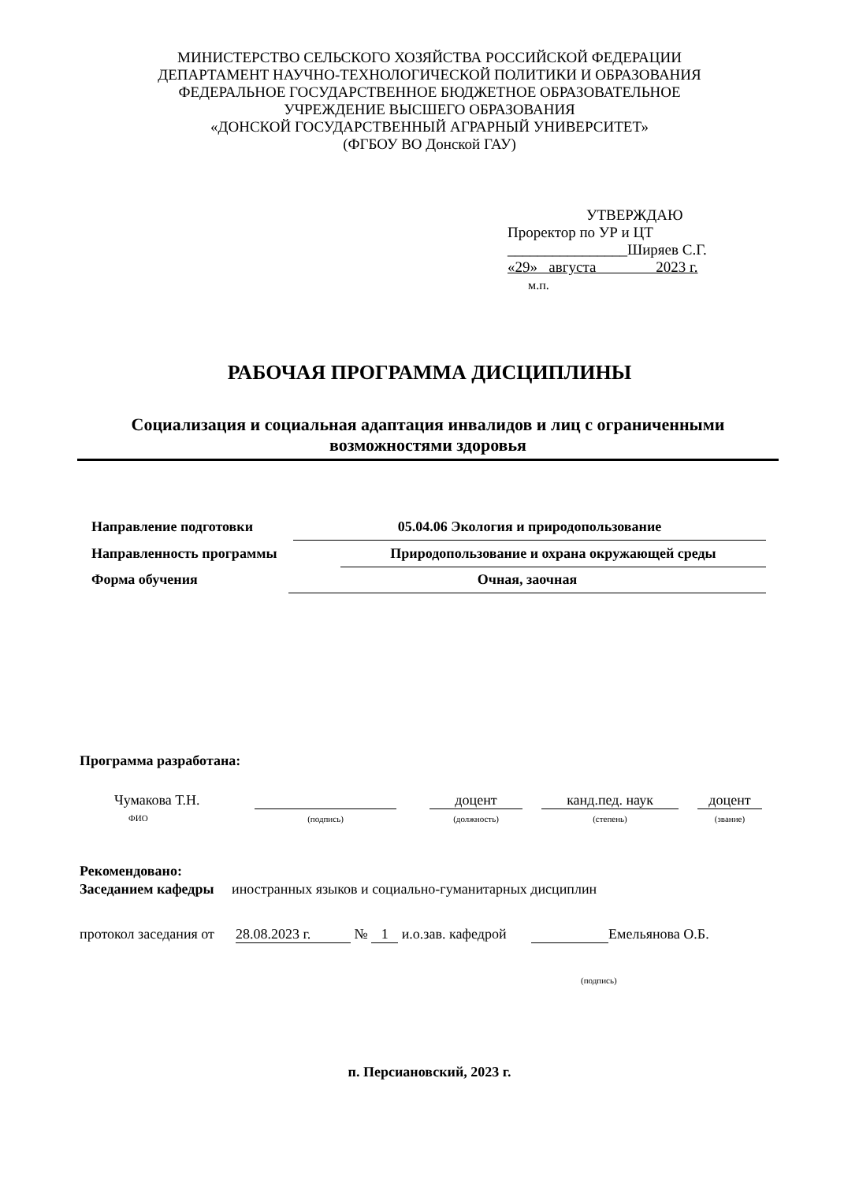МИНИСТЕРСТВО СЕЛЬСКОГО ХОЗЯЙСТВА РОССИЙСКОЙ ФЕДЕРАЦИИ
ДЕПАРТАМЕНТ НАУЧНО-ТЕХНОЛОГИЧЕСКОЙ ПОЛИТИКИ И ОБРАЗОВАНИЯ
ФЕДЕРАЛЬНОЕ ГОСУДАРСТВЕННОЕ БЮДЖЕТНОЕ ОБРАЗОВАТЕЛЬНОЕ
УЧРЕЖДЕНИЕ ВЫСШЕГО ОБРАЗОВАНИЯ
«ДОНСКОЙ ГОСУДАРСТВЕННЫЙ АГРАРНЫЙ УНИВЕРСИТЕТ»
(ФГБОУ ВО Донской ГАУ)
УТВЕРЖДАЮ
Проректор по УР и ЦТ
________________Ширяев С.Г.
«29» августа 2023 г.
м.п.
РАБОЧАЯ ПРОГРАММА ДИСЦИПЛИНЫ
Социализация и социальная адаптация инвалидов и лиц с ограниченными возможностями здоровья
Направление подготовки 05.04.06 Экология и природопользование
Направленность программы Природопользование и охрана окружающей среды
Форма обучения Очная, заочная
Программа разработана:
Чумакова Т.Н.
ФИО
(подпись)
доцент
(должность)
канд.пед. наук
(степень)
доцент
(звание)
Рекомендовано:
Заседанием кафедры иностранных языков и социально-гуманитарных дисциплин
протокол заседания от 28.08.2023 г. № 1 и.о.зав. кафедрой Емельянова О.Б.
(подпись)
п. Персиановский, 2023 г.